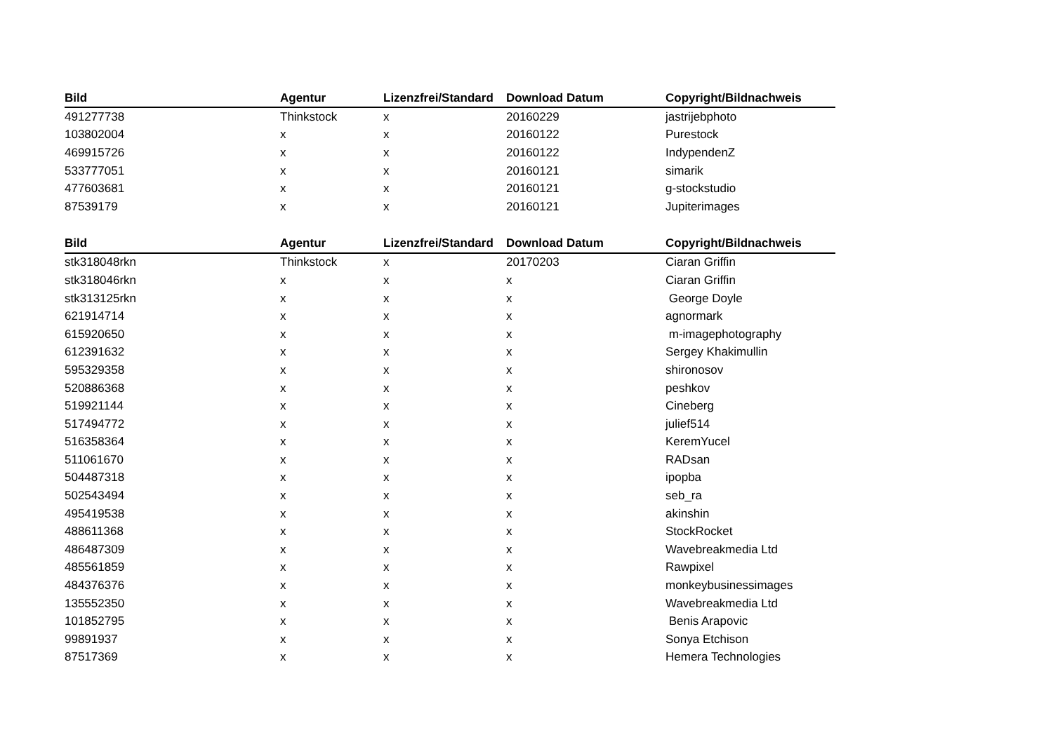| Bild | Agentur | Lizenzfrei/Standard | Download Datum | Copyright/Bildnachweis |
| --- | --- | --- | --- | --- |
| 491277738 | Thinkstock | x | 20160229 | jastrijebphoto |
| 103802004 | x | x | 20160122 | Purestock |
| 469915726 | x | x | 20160122 | IndypendenZ |
| 533777051 | x | x | 20160121 | simarik |
| 477603681 | x | x | 20160121 | g-stockstudio |
| 87539179 | x | x | 20160121 | Jupiterimages |
| Bild | Agentur | Lizenzfrei/Standard | Download Datum | Copyright/Bildnachweis |
| --- | --- | --- | --- | --- |
| stk318048rkn | Thinkstock | x | 20170203 | Ciaran Griffin |
| stk318046rkn | x | x | x | Ciaran Griffin |
| stk313125rkn | x | x | x | George Doyle |
| 621914714 | x | x | x | agnormark |
| 615920650 | x | x | x | m-imagephotography |
| 612391632 | x | x | x | Sergey Khakimullin |
| 595329358 | x | x | x | shironosov |
| 520886368 | x | x | x | peshkov |
| 519921144 | x | x | x | Cineberg |
| 517494772 | x | x | x | julief514 |
| 516358364 | x | x | x | KeremYucel |
| 511061670 | x | x | x | RADsan |
| 504487318 | x | x | x | ipopba |
| 502543494 | x | x | x | seb_ra |
| 495419538 | x | x | x | akinshin |
| 488611368 | x | x | x | StockRocket |
| 486487309 | x | x | x | Wavebreakmedia Ltd |
| 485561859 | x | x | x | Rawpixel |
| 484376376 | x | x | x | monkeybusinessimages |
| 135552350 | x | x | x | Wavebreakmedia Ltd |
| 101852795 | x | x | x | Benis Arapovic |
| 99891937 | x | x | x | Sonya Etchison |
| 87517369 | x | x | x | Hemera Technologies |